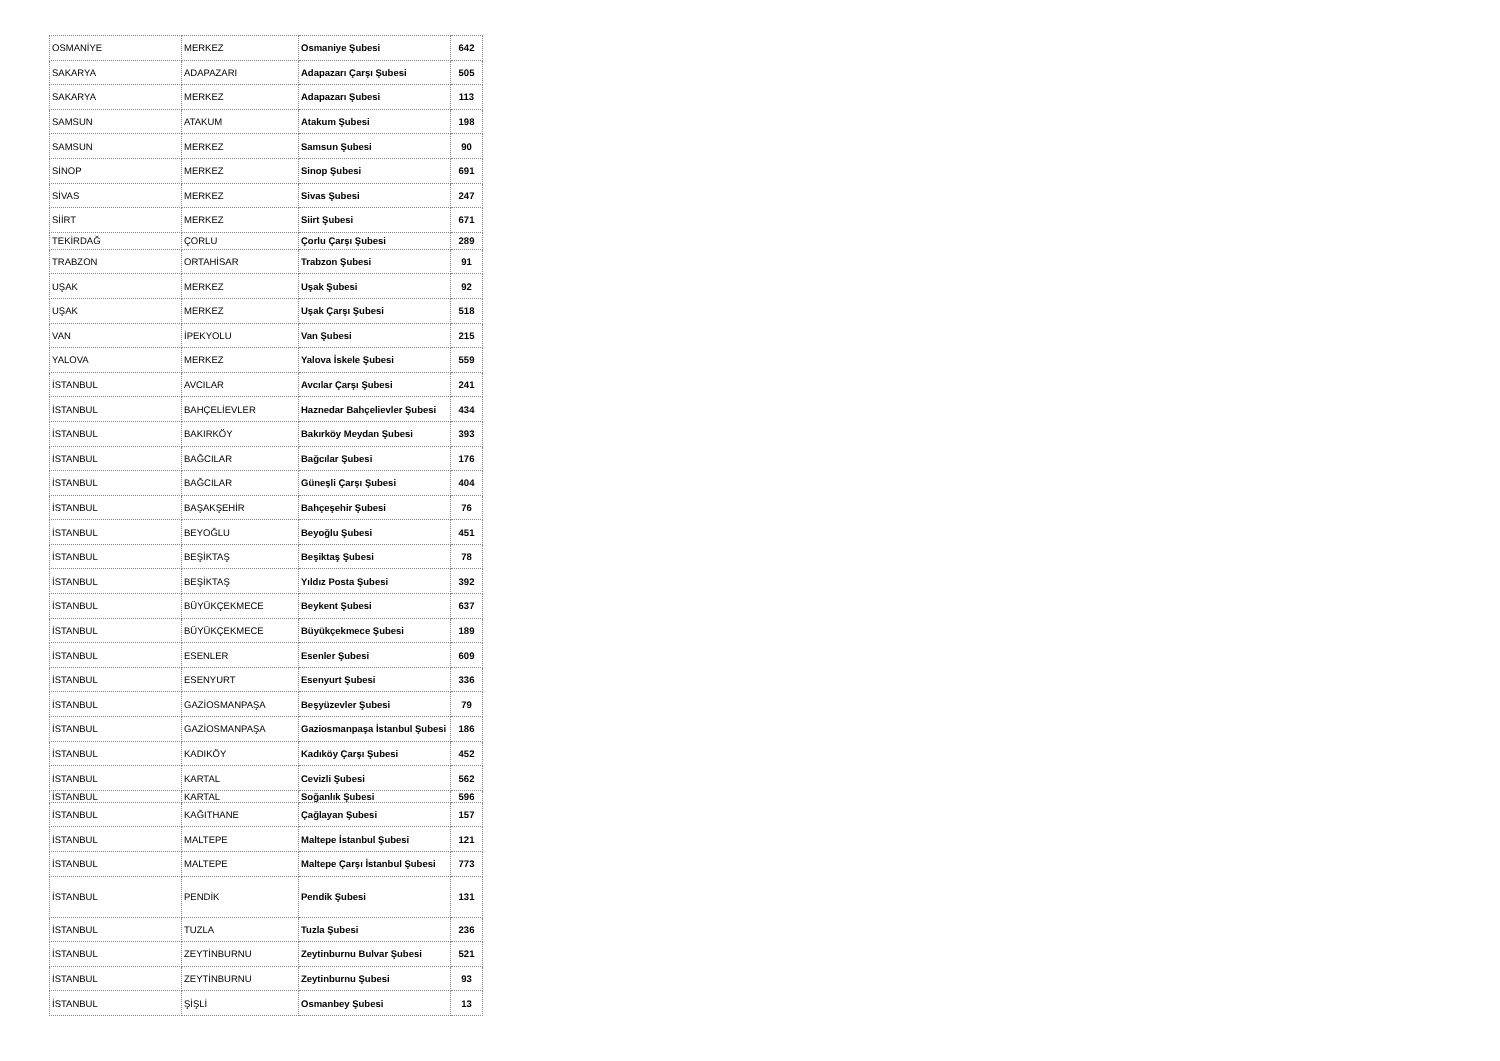| OSMANİYE | MERKEZ | Osmaniye Şubesi | 642 |
| SAKARYA | ADAPAZARI | Adapazarı Çarşı Şubesi | 505 |
| SAKARYA | MERKEZ | Adapazarı Şubesi | 113 |
| SAMSUN | ATAKUM | Atakum Şubesi | 198 |
| SAMSUN | MERKEZ | Samsun Şubesi | 90 |
| SİNOP | MERKEZ | Sinop Şubesi | 691 |
| SİVAS | MERKEZ | Sivas Şubesi | 247 |
| SİİRT | MERKEZ | Siirt Şubesi | 671 |
| TEKİRDAĞ | ÇORLU | Çorlu Çarşı Şubesi | 289 |
| TRABZON | ORTAHİSAR | Trabzon Şubesi | 91 |
| UŞAK | MERKEZ | Uşak Şubesi | 92 |
| UŞAK | MERKEZ | Uşak Çarşı Şubesi | 518 |
| VAN | İPEKYOLU | Van Şubesi | 215 |
| YALOVA | MERKEZ | Yalova İskele Şubesi | 559 |
| İSTANBUL | AVCILAR | Avcılar Çarşı Şubesi | 241 |
| İSTANBUL | BAHÇELİEVLER | Haznedar Bahçelievler Şubesi | 434 |
| İSTANBUL | BAKIRKÖY | Bakırköy Meydan Şubesi | 393 |
| İSTANBUL | BAĞCILAR | Bağcılar Şubesi | 176 |
| İSTANBUL | BAĞCILAR | Güneşli Çarşı Şubesi | 404 |
| İSTANBUL | BAŞAKŞEHİR | Bahçeşehir Şubesi | 76 |
| İSTANBUL | BEYOĞLU | Beyoğlu Şubesi | 451 |
| İSTANBUL | BEŞİKTAŞ | Beşiktaş Şubesi | 78 |
| İSTANBUL | BEŞİKTAŞ | Yıldız Posta Şubesi | 392 |
| İSTANBUL | BÜYÜKÇEKMECE | Beykent Şubesi | 637 |
| İSTANBUL | BÜYÜKÇEKMECE | Büyükçekmece Şubesi | 189 |
| İSTANBUL | ESENLER | Esenler Şubesi | 609 |
| İSTANBUL | ESENYURT | Esenyurt Şubesi | 336 |
| İSTANBUL | GAZİOSMANPAŞA | Beşyüzevler Şubesi | 79 |
| İSTANBUL | GAZİOSMANPAŞA | Gaziosmanpaşa İstanbul Şubesi | 186 |
| İSTANBUL | KADIKÖY | Kadıköy Çarşı Şubesi | 452 |
| İSTANBUL | KARTAL | Cevizli Şubesi | 562 |
| İSTANBUL | KARTAL | Soğanlık Şubesi | 596 |
| İSTANBUL | KAĞITHANE | Çağlayan Şubesi | 157 |
| İSTANBUL | MALTEPE | Maltepe İstanbul Şubesi | 121 |
| İSTANBUL | MALTEPE | Maltepe Çarşı İstanbul Şubesi | 773 |
| İSTANBUL | PENDİK | Pendik Şubesi | 131 |
| İSTANBUL | TUZLA | Tuzla Şubesi | 236 |
| İSTANBUL | ZEYTİNBURNU | Zeytinburnu Bulvar Şubesi | 521 |
| İSTANBUL | ZEYTİNBURNU | Zeytinburnu Şubesi | 93 |
| İSTANBUL | ŞİŞLİ | Osmanbey Şubesi | 13 |